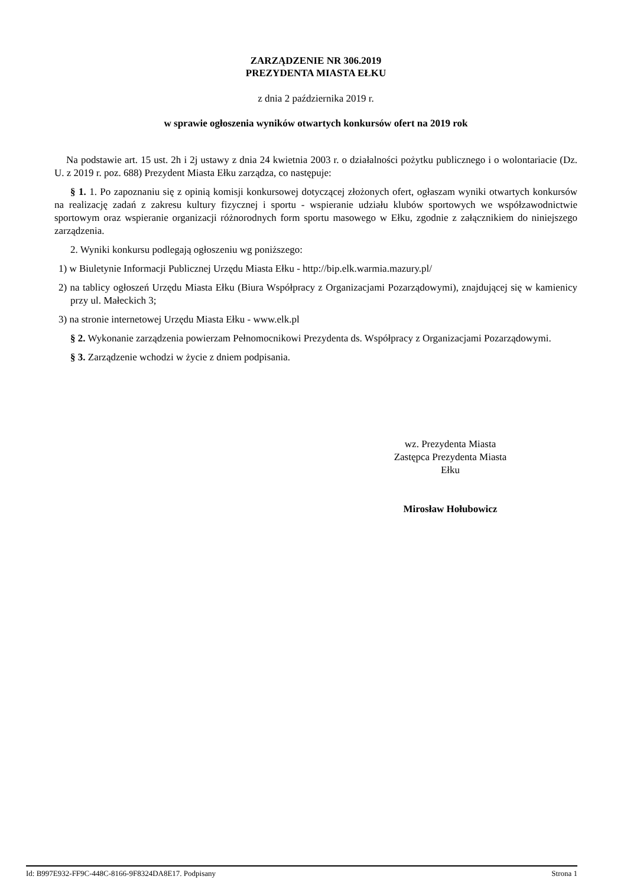ZARZĄDZENIE NR 306.2019
PREZYDENTA MIASTA EŁKU
z dnia 2 października 2019 r.
w sprawie ogłoszenia wyników otwartych konkursów ofert na 2019 rok
Na podstawie art. 15 ust. 2h i 2j ustawy z dnia 24 kwietnia 2003 r. o działalności pożytku publicznego i o wolontariacie (Dz. U. z 2019 r. poz. 688) Prezydent Miasta Ełku zarządza, co następuje:
§ 1. 1. Po zapoznaniu się z opinią komisji konkursowej dotyczącej złożonych ofert, ogłaszam wyniki otwartych konkursów na realizację zadań z zakresu kultury fizycznej i sportu - wspieranie udziału klubów sportowych we współzawodnictwie sportowym oraz wspieranie organizacji różnorodnych form sportu masowego w Ełku, zgodnie z załącznikiem do niniejszego zarządzenia.
2. Wyniki konkursu podlegają ogłoszeniu wg poniższego:
1) w Biuletynie Informacji Publicznej Urzędu Miasta Ełku - http://bip.elk.warmia.mazury.pl/
2) na tablicy ogłoszeń Urzędu Miasta Ełku (Biura Współpracy z Organizacjami Pozarządowymi), znajdującej się w kamienicy przy ul. Małeckich 3;
3) na stronie internetowej Urzędu Miasta Ełku - www.elk.pl
§ 2. Wykonanie zarządzenia powierzam Pełnomocnikowi Prezydenta ds. Współpracy z Organizacjami Pozarządowymi.
§ 3. Zarządzenie wchodzi w życie z dniem podpisania.
wz. Prezydenta Miasta
Zastępca Prezydenta Miasta
Ełku
Mirosław Hołubowicz
Id: B997E932-FF9C-448C-8166-9F8324DA8E17. Podpisany Strona 1